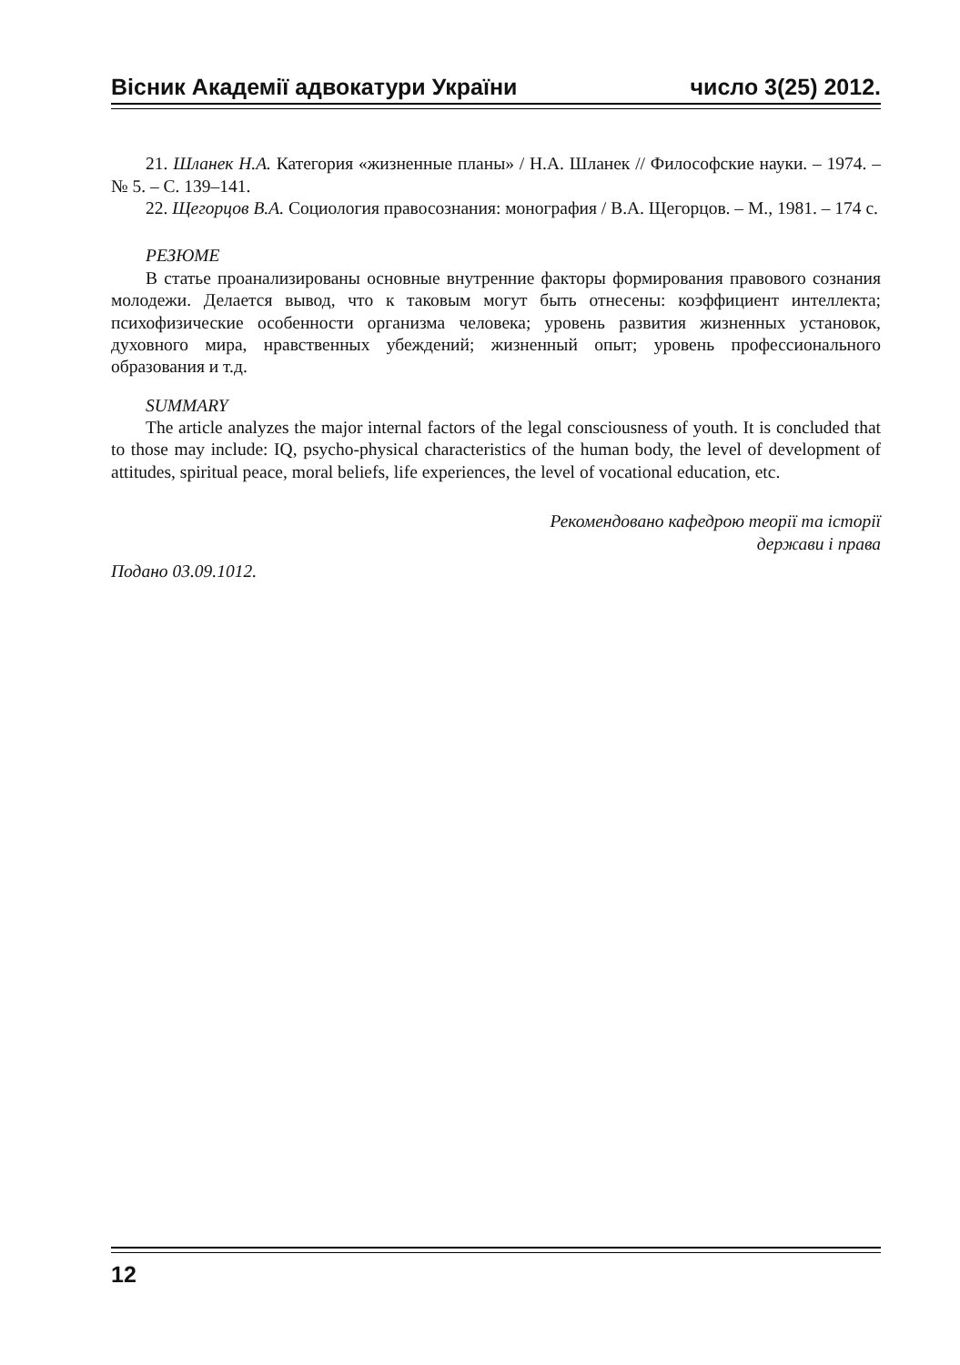Вісник Академії адвокатури України число 3(25) 2012.
21. Шланек Н.А. Категория «жизненные планы» / Н.А. Шланек // Философские науки. – 1974. – № 5. – С. 139–141.
22. Щегорцов В.А. Социология правосознания: монография / В.А. Щегорцов. – М., 1981. – 174 с.
РЕЗЮМЕ
В статье проанализированы основные внутренние факторы формирования правового сознания молодежи. Делается вывод, что к таковым могут быть отнесены: коэффициент интеллекта; психофизические особенности организма человека; уровень развития жизненных установок, духовного мира, нравственных убеждений; жизненный опыт; уровень профессионального образования и т.д.
SUMMARY
The article analyzes the major internal factors of the legal consciousness of youth. It is concluded that to those may include: IQ, psycho-physical characteristics of the human body, the level of development of attitudes, spiritual peace, moral beliefs, life experiences, the level of vocational education, etc.
Рекомендовано кафедрою теорії та історії
держави і права
Подано 03.09.1012.
12